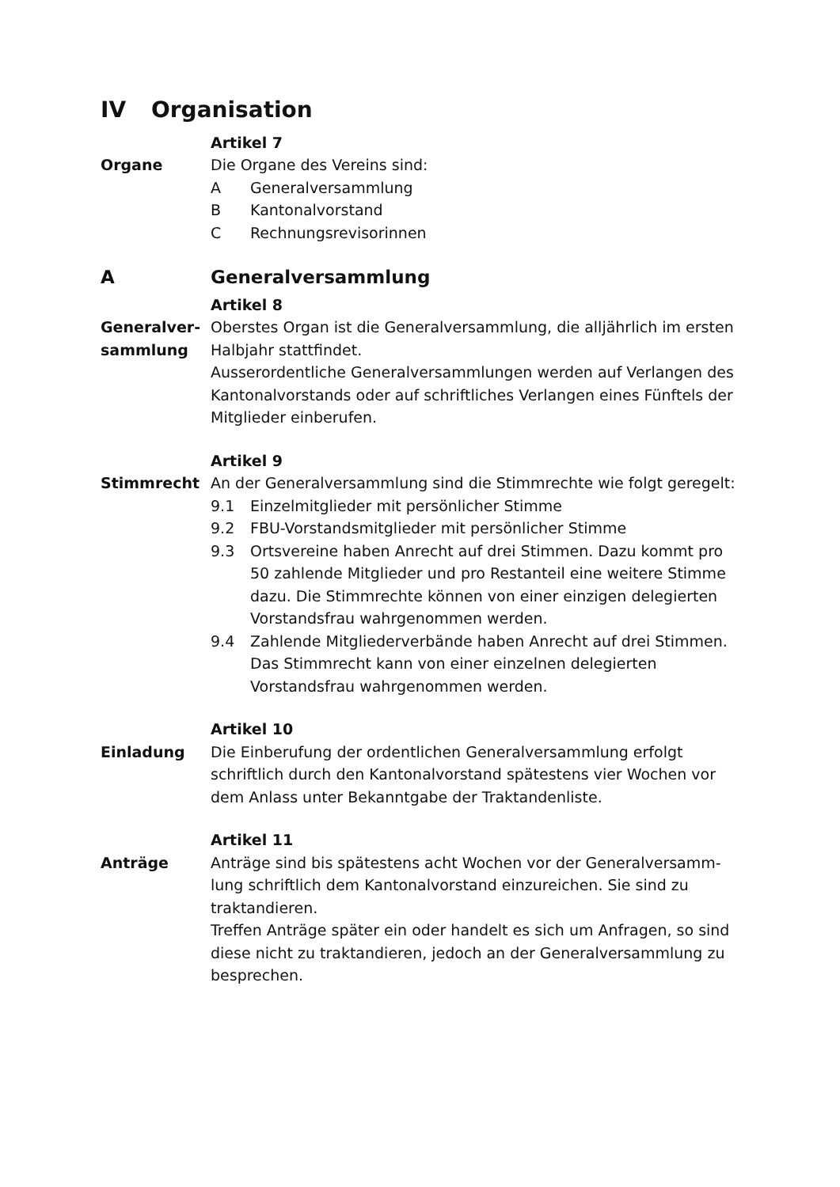IV Organisation
Artikel 7
Organe Die Organe des Vereins sind:
A Generalversammlung
B Kantonalvorstand
C Rechnungsrevisorinnen
A Generalversammlung
Artikel 8
Generalver-
sammlung
Oberstes Organ ist die Generalversammlung, die alljährlich im ersten Halbjahr stattfindet.
Ausserordentliche Generalversammlungen werden auf Verlangen des Kantonalvorstands oder auf schriftliches Verlangen eines Fünftels der Mitglieder einberufen.
Artikel 9
Stimmrecht An der Generalversammlung sind die Stimmrechte wie folgt geregelt:
9.1 Einzelmitglieder mit persönlicher Stimme
9.2 FBU-Vorstandsmitglieder mit persönlicher Stimme
9.3 Ortsvereine haben Anrecht auf drei Stimmen. Dazu kommt pro 50 zahlende Mitglieder und pro Restanteil eine weitere Stimme dazu. Die Stimmrechte können von einer einzigen delegierten Vorstandsfrau wahrgenommen werden.
9.4 Zahlende Mitgliederverbände haben Anrecht auf drei Stimmen. Das Stimmrecht kann von einer einzelnen delegierten Vorstandsfrau wahrgenommen werden.
Artikel 10
Einladung Die Einberufung der ordentlichen Generalversammlung erfolgt schriftlich durch den Kantonalvorstand spätestens vier Wochen vor dem Anlass unter Bekanntgabe der Traktandenliste.
Artikel 11
Anträge Anträge sind bis spätestens acht Wochen vor der Generalversamm-lung schriftlich dem Kantonalvorstand einzureichen. Sie sind zu traktandieren.
Treffen Anträge später ein oder handelt es sich um Anfragen, so sind diese nicht zu traktandieren, jedoch an der Generalversammlung zu besprechen.